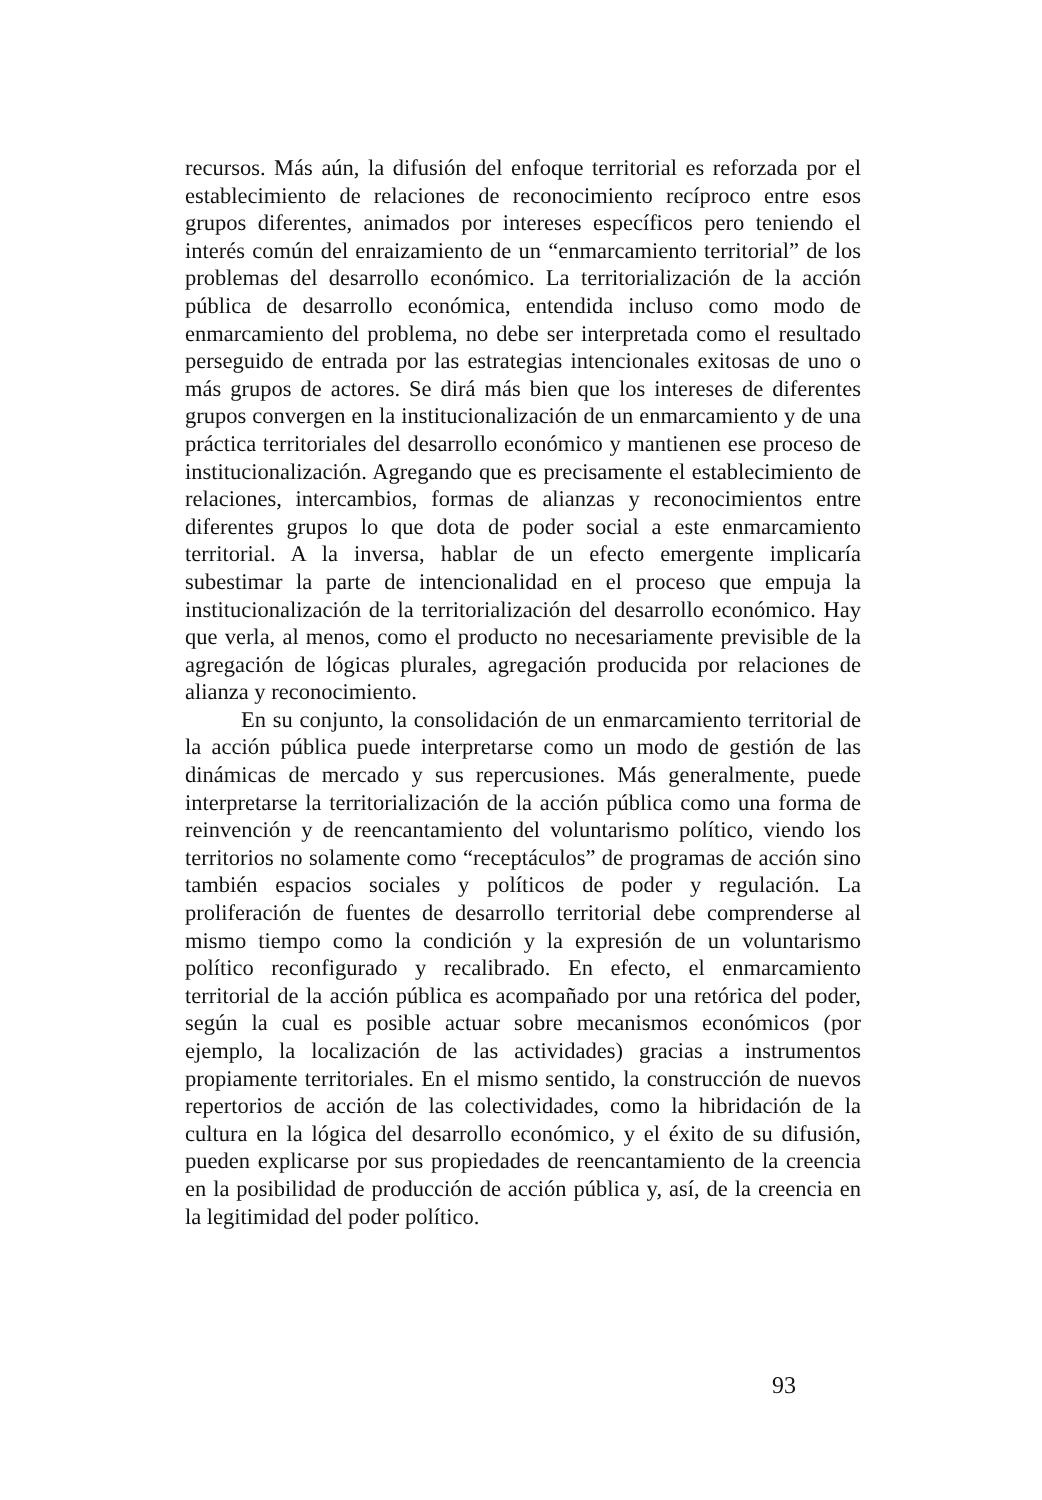recursos. Más aún, la difusión del enfoque territorial es reforzada por el establecimiento de relaciones de reconocimiento recíproco entre esos grupos diferentes, animados por intereses específicos pero teniendo el interés común del enraizamiento de un “enmarcamiento territorial” de los problemas del desarrollo económico. La territorialización de la acción pública de desarrollo económica, entendida incluso como modo de enmarcamiento del problema, no debe ser interpretada como el resultado perseguido de entrada por las estrategias intencionales exitosas de uno o más grupos de actores. Se dirá más bien que los intereses de diferentes grupos convergen en la institucionalización de un enmarcamiento y de una práctica territoriales del desarrollo económico y mantienen ese proceso de institucionalización. Agregando que es precisamente el establecimiento de relaciones, intercambios, formas de alianzas y reconocimientos entre diferentes grupos lo que dota de poder social a este enmarcamiento territorial. A la inversa, hablar de un efecto emergente implicaría subestimar la parte de intencionalidad en el proceso que empuja la institucionalización de la territorialización del desarrollo económico. Hay que verla, al menos, como el producto no necesariamente previsible de la agregación de lógicas plurales, agregación producida por relaciones de alianza y reconocimiento.
En su conjunto, la consolidación de un enmarcamiento territorial de la acción pública puede interpretarse como un modo de gestión de las dinámicas de mercado y sus repercusiones. Más generalmente, puede interpretarse la territorialización de la acción pública como una forma de reinvención y de reencantamiento del voluntarismo político, viendo los territorios no solamente como “receptáculos” de programas de acción sino también espacios sociales y políticos de poder y regulación. La proliferación de fuentes de desarrollo territorial debe comprenderse al mismo tiempo como la condición y la expresión de un voluntarismo político reconfigurado y recalibrado. En efecto, el enmarcamiento territorial de la acción pública es acompañado por una retórica del poder, según la cual es posible actuar sobre mecanismos económicos (por ejemplo, la localización de las actividades) gracias a instrumentos propiamente territoriales. En el mismo sentido, la construcción de nuevos repertorios de acción de las colectividades, como la hibridación de la cultura en la lógica del desarrollo económico, y el éxito de su difusión, pueden explicarse por sus propiedades de reencantamiento de la creencia en la posibilidad de producción de acción pública y, así, de la creencia en la legitimidad del poder político.
93